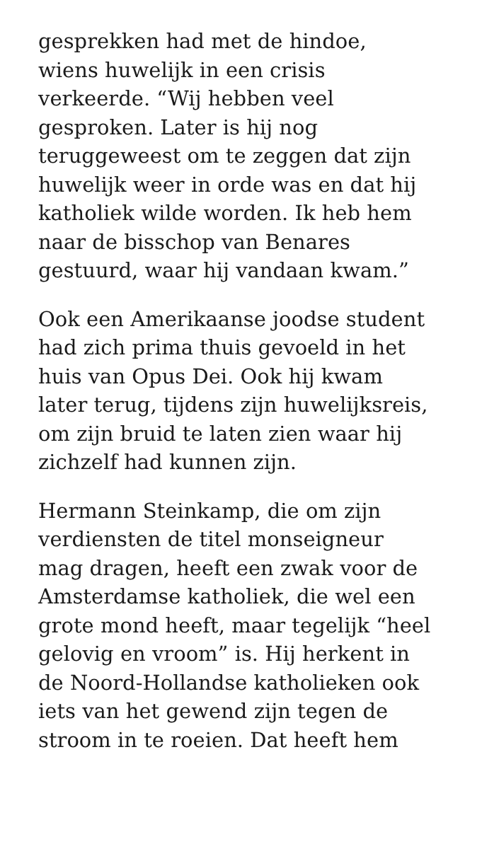gesprekken had met de hindoe,
wiens huwelijk in een crisis
verkeerde. “Wij hebben veel
gesproken. Later is hij nog
teruggeweest om te zeggen dat zijn
huwelijk weer in orde was en dat hij
katholiek wilde worden. Ik heb hem
naar de bisschop van Benares
gestuurd, waar hij vandaan kwam.”
Ook een Amerikaanse joodse student
had zich prima thuis gevoeld in het
huis van Opus Dei. Ook hij kwam
later terug, tijdens zijn huwelijksreis,
om zijn bruid te laten zien waar hij
zichzelf had kunnen zijn.
Hermann Steinkamp, die om zijn
verdiensten de titel monseigneur
mag dragen, heeft een zwak voor de
Amsterdamse katholiek, die wel een
grote mond heeft, maar tegelijk “heel
gelovig en vroom” is. Hij herkent in
de Noord-Hollandse katholieken ook
iets van het gewend zijn tegen de
stroom in te roeien. Dat heeft hem